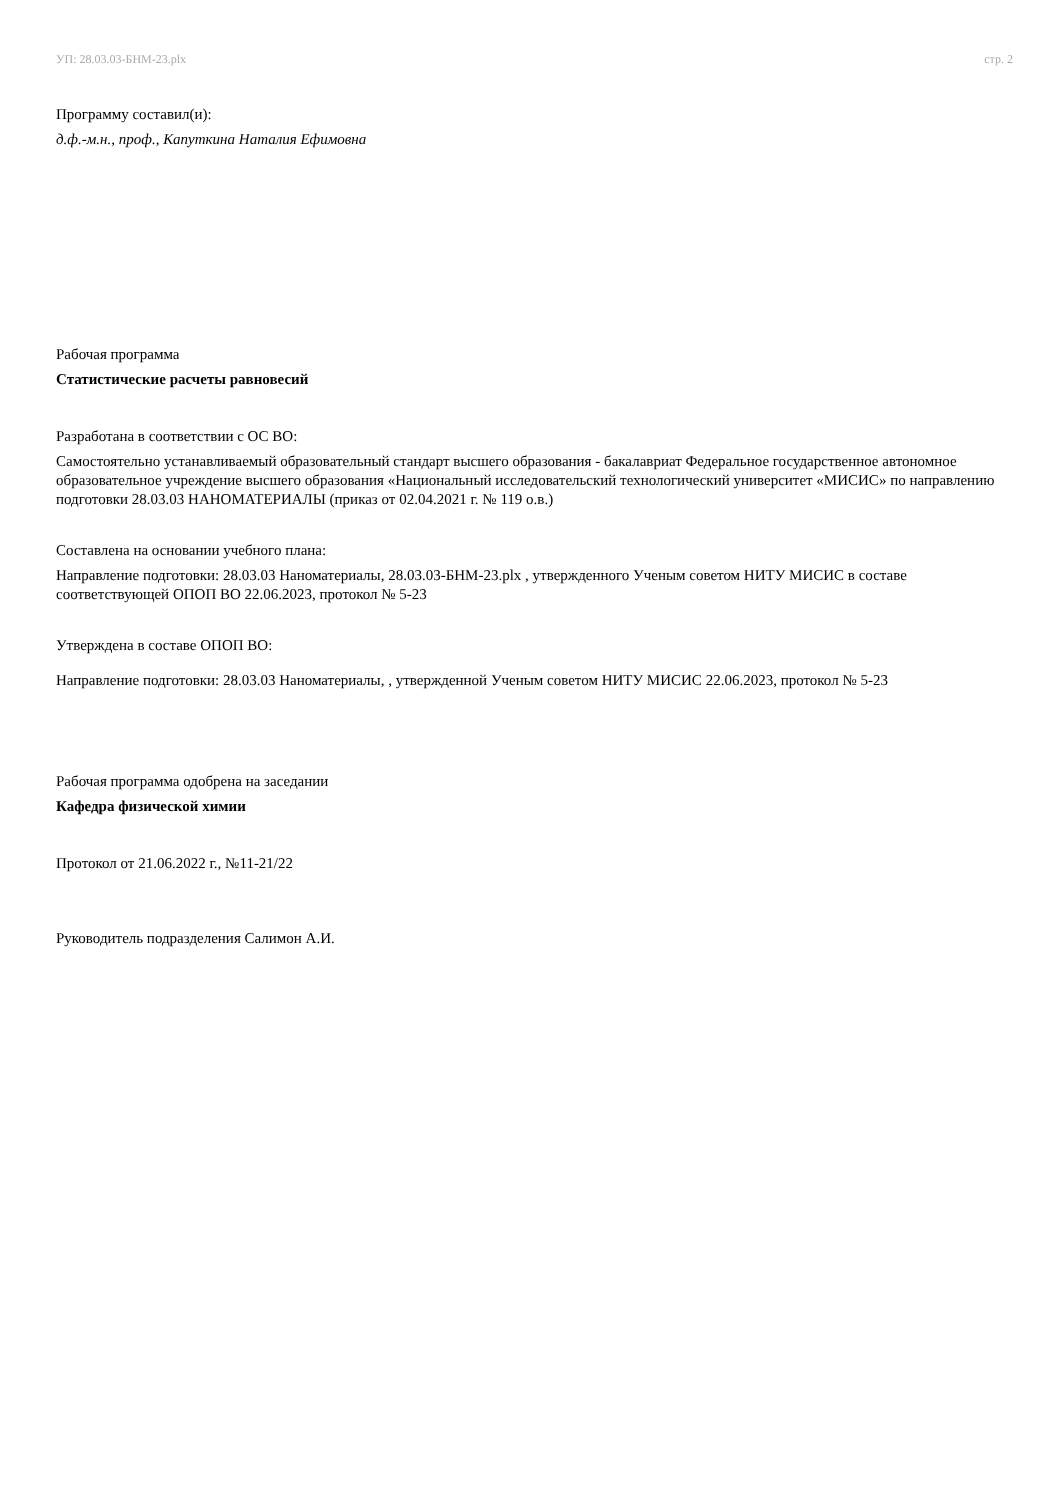УП: 28.03.03-БНМ-23.plx стр. 2
Программу составил(и):
д.ф.-м.н., проф., Капуткина Наталия Ефимовна
Рабочая программа
Статистические расчеты равновесий
Разработана в соответствии с ОС ВО:
Самостоятельно устанавливаемый образовательный стандарт высшего образования - бакалавриат Федеральное государственное автономное образовательное учреждение высшего образования «Национальный исследовательский технологический университет «МИСИС» по направлению подготовки 28.03.03 НАНОМАТЕРИАЛЫ (приказ от 02.04.2021 г. № 119 о.в.)
Составлена на основании учебного плана:
Направление подготовки: 28.03.03 Наноматериалы, 28.03.03-БНМ-23.plx , утвержденного Ученым советом НИТУ МИСИС в составе соответствующей ОПОП ВО 22.06.2023, протокол № 5-23
Утверждена в составе ОПОП ВО:
Направление подготовки: 28.03.03 Наноматериалы, , утвержденной Ученым советом НИТУ МИСИС 22.06.2023, протокол № 5-23
Рабочая программа одобрена на заседании
Кафедра физической химии
Протокол от 21.06.2022 г., №11-21/22
Руководитель подразделения Салимон А.И.